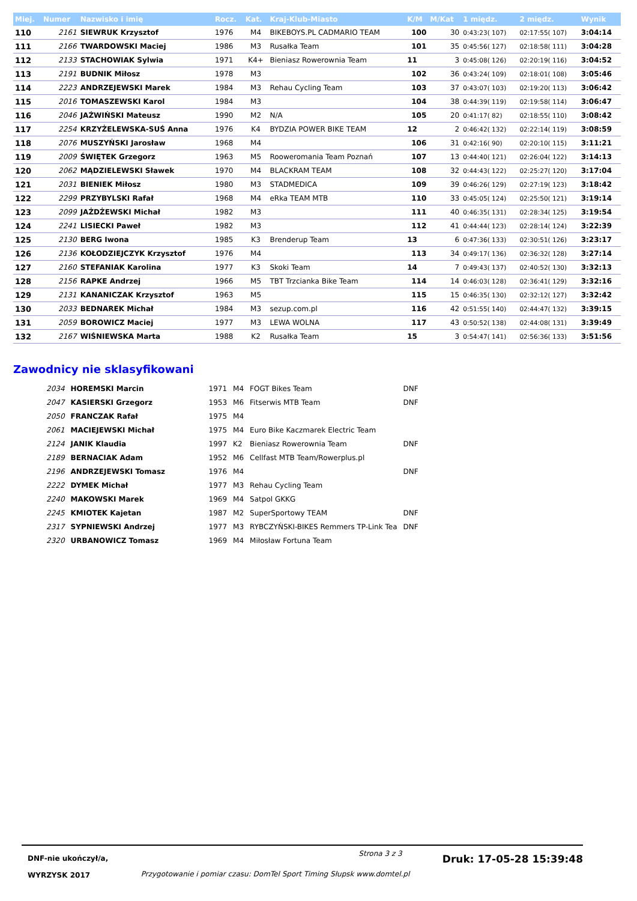| Miej. | Numer | Nazwisko i imię | Rocz. | Kat. | Kraj-Klub-Miasto | K/M | M/Kat | 1 międz. | 2 międz. | Wynik |
| --- | --- | --- | --- | --- | --- | --- | --- | --- | --- | --- |
| 110 | 2161 | SIEWRUK Krzysztof | 1976 | M4 | BIKEBOYS.PL CADMARIO TEAM | 100 | 30 | 0:43:23( 107) | 02:17:55( 107) | 3:04:14 |
| 111 | 2166 | TWARDOWSKI Maciej | 1986 | M3 | Rusałka Team | 101 | 35 | 0:45:56( 127) | 02:18:58( 111) | 3:04:28 |
| 112 | 2133 | STACHOWIAK Sylwia | 1971 | K4+ | Bieniasz Rowerownia Team | 11 | 3 | 0:45:08( 126) | 02:20:19( 116) | 3:04:52 |
| 113 | 2191 | BUDNIK Miłosz | 1978 | M3 | | 102 | 36 | 0:43:24( 109) | 02:18:01( 108) | 3:05:46 |
| 114 | 2223 | ANDRZEJEWSKI Marek | 1984 | M3 | Rehau Cycling Team | 103 | 37 | 0:43:07( 103) | 02:19:20( 113) | 3:06:42 |
| 115 | 2016 | TOMASZEWSKI Karol | 1984 | M3 | | 104 | 38 | 0:44:39( 119) | 02:19:58( 114) | 3:06:47 |
| 116 | 2046 | JAŹWIŃSKI Mateusz | 1990 | M2 | N/A | 105 | 20 | 0:41:17( 82) | 02:18:55( 110) | 3:08:42 |
| 117 | 2254 | KRZYŻELEWSKA-SUŚ Anna | 1976 | K4 | BYDZIA POWER BIKE TEAM | 12 | 2 | 0:46:42( 132) | 02:22:14( 119) | 3:08:59 |
| 118 | 2076 | MUSZYŃSKI Jarosław | 1968 | M4 | | 106 | 31 | 0:42:16( 90) | 02:20:10( 115) | 3:11:21 |
| 119 | 2009 | ŚWIĘTEK Grzegorz | 1963 | M5 | Rooweromania Team Poznań | 107 | 13 | 0:44:40( 121) | 02:26:04( 122) | 3:14:13 |
| 120 | 2062 | MĄDZIELEWSKI Sławek | 1970 | M4 | BLACKRAM TEAM | 108 | 32 | 0:44:43( 122) | 02:25:27( 120) | 3:17:04 |
| 121 | 2031 | BIENIEK Miłosz | 1980 | M3 | STADMEDICA | 109 | 39 | 0:46:26( 129) | 02:27:19( 123) | 3:18:42 |
| 122 | 2299 | PRZYBYLSKI Rafał | 1968 | M4 | eRka TEAM MTB | 110 | 33 | 0:45:05( 124) | 02:25:50( 121) | 3:19:14 |
| 123 | 2099 | JAŻDŻEWSKI Michał | 1982 | M3 | | 111 | 40 | 0:46:35( 131) | 02:28:34( 125) | 3:19:54 |
| 124 | 2241 | LISIECKI Paweł | 1982 | M3 | | 112 | 41 | 0:44:44( 123) | 02:28:14( 124) | 3:22:39 |
| 125 | 2130 | BERG Iwona | 1985 | K3 | Brenderup Team | 13 | 6 | 0:47:36( 133) | 02:30:51( 126) | 3:23:17 |
| 126 | 2136 | KOŁODZIEJCZYK Krzysztof | 1976 | M4 | | 113 | 34 | 0:49:17( 136) | 02:36:32( 128) | 3:27:14 |
| 127 | 2160 | STEFANIAK Karolina | 1977 | K3 | Skoki Team | 14 | 7 | 0:49:43( 137) | 02:40:52( 130) | 3:32:13 |
| 128 | 2156 | RAPKE Andrzej | 1966 | M5 | TBT Trzcianka Bike Team | 114 | 14 | 0:46:03( 128) | 02:36:41( 129) | 3:32:16 |
| 129 | 2131 | KANANICZAK Krzysztof | 1963 | M5 | | 115 | 15 | 0:46:35( 130) | 02:32:12( 127) | 3:32:42 |
| 130 | 2033 | BEDNAREK Michał | 1984 | M3 | sezup.com.pl | 116 | 42 | 0:51:55( 140) | 02:44:47( 132) | 3:39:15 |
| 131 | 2059 | BOROWICZ Maciej | 1977 | M3 | LEWA WOLNA | 117 | 43 | 0:50:52( 138) | 02:44:08( 131) | 3:39:49 |
| 132 | 2167 | WIŚNIEWSKA Marta | 1988 | K2 | Rusałka Team | 15 | 3 | 0:54:47( 141) | 02:56:36( 133) | 3:51:56 |
Zawodnicy nie sklasyfikowani
| 2034 | HOREMSKI Marcin | 1971 | M4 | FOGT Bikes Team | DNF |
| 2047 | KASIERSKI Grzegorz | 1953 | M6 | Fitserwis MTB Team | DNF |
| 2050 | FRANCZAK Rafał | 1975 | M4 | | |
| 2061 | MACIEJEWSKI Michał | 1975 | M4 | Euro Bike Kaczmarek Electric Team | |
| 2124 | JANIK Klaudia | 1997 | K2 | Bieniasz Rowerownia Team | DNF |
| 2189 | BERNACIAK Adam | 1952 | M6 | Cellfast MTB Team/Rowerplus.pl | |
| 2196 | ANDRZEJEWSKI Tomasz | 1976 | M4 | | DNF |
| 2222 | DYMEK Michał | 1977 | M3 | Rehau Cycling Team | |
| 2240 | MAKOWSKI Marek | 1969 | M4 | Satpol GKKG | |
| 2245 | KMIOTEK Kajetan | 1987 | M2 | SuperSportowy TEAM | DNF |
| 2317 | SYPNIEWSKI Andrzej | 1977 | M3 | RYBCZYŃSKI-BIKES Remmers TP-Link Tea | DNF |
| 2320 | URBANOWICZ Tomasz | 1969 | M4 | Miłosław Fortuna Team | |
DNF-nie ukończył/a,
WYRZYSK 2017
Strona 3 z 3
Przygotowanie i pomiar czasu: DomTel Sport Timing Słupsk www.domtel.pl
Druk: 17-05-28 15:39:48